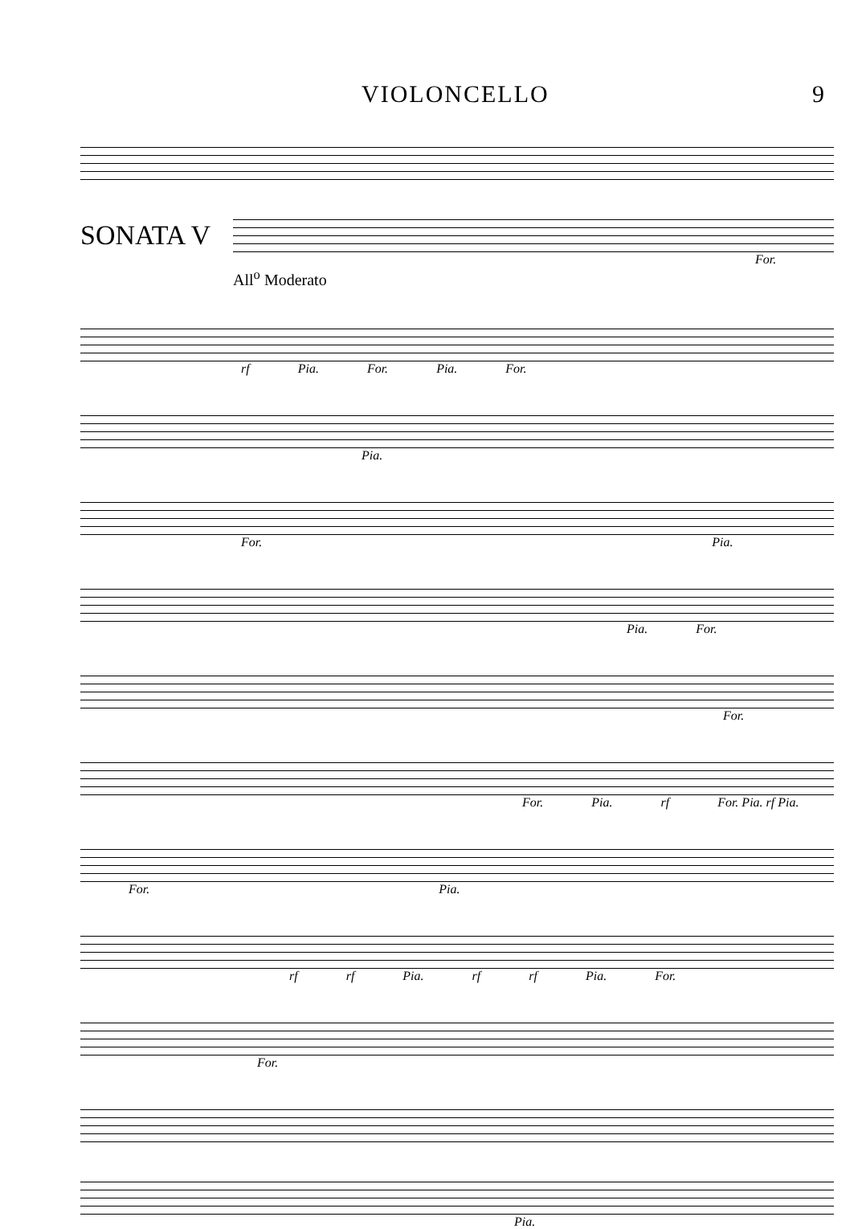VIOLONCELLO 9
SONATA V
For.
All<sup>o</sup> Moderato
rf Pia. For. Pia. For.
Pia.
For. Pia.
Pia. For.
For.
For. Pia. rf For. Pia. rf Pia.
For. Pia.
rf rf Pia. rf rf Pia. For.
For.
Pia.